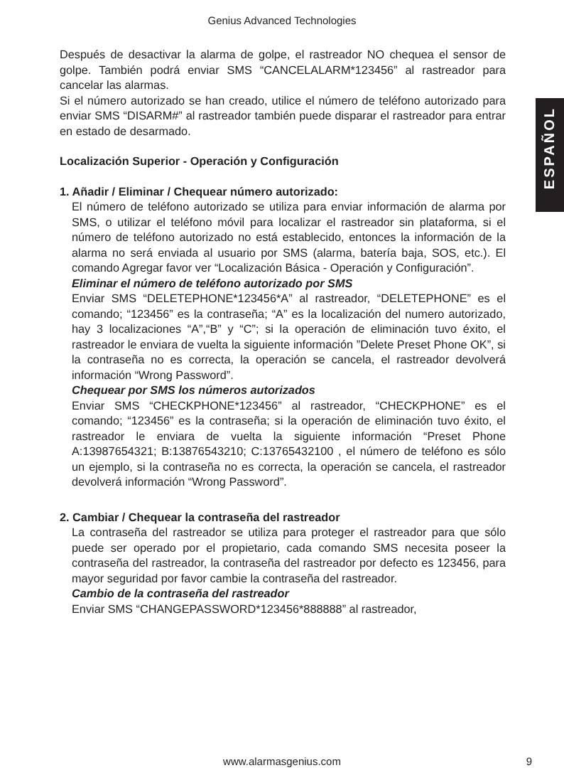Genius Advanced Technologies
ESPAÑOL
Después de desactivar la alarma de golpe, el rastreador NO chequea el sensor de golpe. También podrá enviar SMS “CANCELALARM*123456” al rastreador para cancelar las alarmas.
Si el número autorizado se han creado, utilice el número de teléfono autorizado para enviar SMS “DISARM#” al rastreador también puede disparar el rastreador para entrar en estado de desarmado.
Localización Superior - Operación y Configuración
1. Añadir / Eliminar / Chequear número autorizado:
El número de teléfono autorizado se utiliza para enviar información de alarma por SMS, o utilizar el teléfono móvil para localizar el rastreador sin plataforma, si el número de teléfono autorizado no está establecido, entonces la información de la alarma no será enviada al usuario por SMS (alarma, batería baja, SOS, etc.). El comando Agregar favor ver “Localización Básica - Operación y Configuración”.
Eliminar el número de teléfono autorizado por SMS
Enviar SMS “DELETEPHONE*123456*A” al rastreador, “DELETEPHONE” es el comando; “123456” es la contraseña; “A” es la localización del numero autorizado, hay 3 localizaciones “A”,“B” y “C”; si la operación de eliminación tuvo éxito, el rastreador le enviara de vuelta la siguiente información ”Delete Preset Phone OK”, si la contraseña no es correcta, la operación se cancela, el rastreador devolverá información “Wrong Password”.
Chequear por SMS los números autorizados
Enviar SMS “CHECKPHONE*123456” al rastreador, “CHECKPHONE” es el comando; “123456” es la contraseña; si la operación de eliminación tuvo éxito, el rastreador le enviara de vuelta la siguiente información “Preset Phone A:13987654321; B:13876543210; C:13765432100 , el número de teléfono es sólo un ejemplo, si la contraseña no es correcta, la operación se cancela, el rastreador devolverá información “Wrong Password”.
2. Cambiar / Chequear la contraseña del rastreador
La contraseña del rastreador se utiliza para proteger el rastreador para que sólo puede ser operado por el propietario, cada comando SMS necesita poseer la contraseña del rastreador, la contraseña del rastreador por defecto es 123456, para mayor seguridad por favor cambie la contraseña del rastreador.
Cambio de la contraseña del rastreador
Enviar SMS “CHANGEPASSWORD*123456*888888” al rastreador,
www.alarmasgenius.com 9